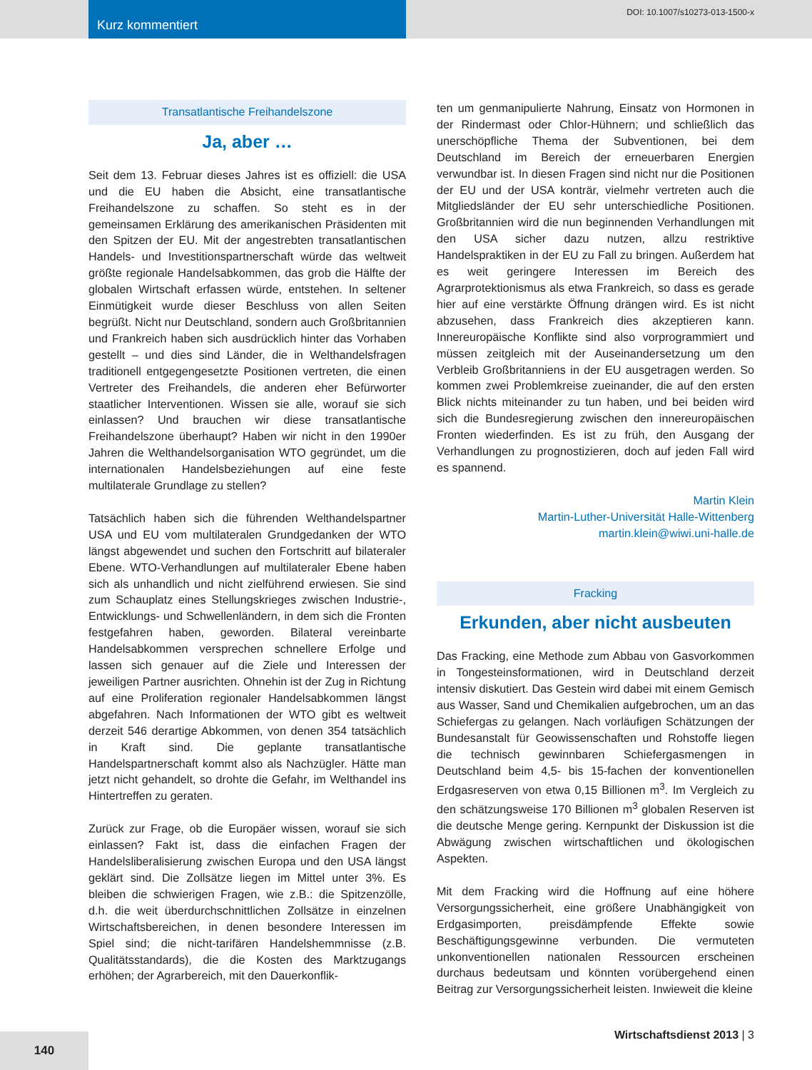Kurz kommentiert
DOI: 10.1007/s10273-013-1500-x
Transatlantische Freihandelszone
Ja, aber …
Seit dem 13. Februar dieses Jahres ist es offiziell: die USA und die EU haben die Absicht, eine transatlantische Freihandelszone zu schaffen. So steht es in der gemeinsamen Erklärung des amerikanischen Präsidenten mit den Spitzen der EU. Mit der angestrebten transatlantischen Handels- und Investitionspartnerschaft würde das weltweit größte regionale Handelsabkommen, das grob die Hälfte der globalen Wirtschaft erfassen würde, entstehen. In seltener Einmütigkeit wurde dieser Beschluss von allen Seiten begrüßt. Nicht nur Deutschland, sondern auch Großbritannien und Frankreich haben sich ausdrücklich hinter das Vorhaben gestellt – und dies sind Länder, die in Welthandelsfragen traditionell entgegengesetzte Positionen vertreten, die einen Vertreter des Freihandels, die anderen eher Befürworter staatlicher Interventionen. Wissen sie alle, worauf sie sich einlassen? Und brauchen wir diese transatlantische Freihandelszone überhaupt? Haben wir nicht in den 1990er Jahren die Welthandelsorganisation WTO gegründet, um die internationalen Handelsbeziehungen auf eine feste multilaterale Grundlage zu stellen?
Tatsächlich haben sich die führenden Welthandelspartner USA und EU vom multilateralen Grundgedanken der WTO längst abgewendet und suchen den Fortschritt auf bilateraler Ebene. WTO-Verhandlungen auf multilateraler Ebene haben sich als unhandlich und nicht zielführend erwiesen. Sie sind zum Schauplatz eines Stellungskrieges zwischen Industrie-, Entwicklungs- und Schwellenländern, in dem sich die Fronten festgefahren haben, geworden. Bilateral vereinbarte Handelsabkommen versprechen schnellere Erfolge und lassen sich genauer auf die Ziele und Interessen der jeweiligen Partner ausrichten. Ohnehin ist der Zug in Richtung auf eine Proliferation regionaler Handelsabkommen längst abgefahren. Nach Informationen der WTO gibt es weltweit derzeit 546 derartige Abkommen, von denen 354 tatsächlich in Kraft sind. Die geplante transatlantische Handelspartnerschaft kommt also als Nachzügler. Hätte man jetzt nicht gehandelt, so drohte die Gefahr, im Welthandel ins Hintertreffen zu geraten.
Zurück zur Frage, ob die Europäer wissen, worauf sie sich einlassen? Fakt ist, dass die einfachen Fragen der Handelsliberalisierung zwischen Europa und den USA längst geklärt sind. Die Zollsätze liegen im Mittel unter 3%. Es bleiben die schwierigen Fragen, wie z.B.: die Spitzenzölle, d.h. die weit überdurchschnittlichen Zollsätze in einzelnen Wirtschaftsbereichen, in denen besondere Interessen im Spiel sind; die nicht-tarifären Handelshemmnisse (z.B. Qualitätsstandards), die die Kosten des Marktzugangs erhöhen; der Agrarbereich, mit den Dauerkonflik-
ten um genmanipulierte Nahrung, Einsatz von Hormonen in der Rindermast oder Chlor-Hühnern; und schließlich das unerschöpfliche Thema der Subventionen, bei dem Deutschland im Bereich der erneuerbaren Energien verwundbar ist. In diesen Fragen sind nicht nur die Positionen der EU und der USA konträr, vielmehr vertreten auch die Mitgliedsländer der EU sehr unterschiedliche Positionen. Großbritannien wird die nun beginnenden Verhandlungen mit den USA sicher dazu nutzen, allzu restriktive Handelspraktiken in der EU zu Fall zu bringen. Außerdem hat es weit geringere Interessen im Bereich des Agrarprotektionismus als etwa Frankreich, so dass es gerade hier auf eine verstärkte Öffnung drängen wird. Es ist nicht abzusehen, dass Frankreich dies akzeptieren kann. Innereuropäische Konflikte sind also vorprogrammiert und müssen zeitgleich mit der Auseinandersetzung um den Verbleib Großbritanniens in der EU ausgetragen werden. So kommen zwei Problemkreise zueinander, die auf den ersten Blick nichts miteinander zu tun haben, und bei beiden wird sich die Bundesregierung zwischen den innereuropäischen Fronten wiederfinden. Es ist zu früh, den Ausgang der Verhandlungen zu prognostizieren, doch auf jeden Fall wird es spannend.
Martin Klein
Martin-Luther-Universität Halle-Wittenberg
martin.klein@wiwi.uni-halle.de
Fracking
Erkunden, aber nicht ausbeuten
Das Fracking, eine Methode zum Abbau von Gasvorkommen in Tongesteinsformationen, wird in Deutschland derzeit intensiv diskutiert. Das Gestein wird dabei mit einem Gemisch aus Wasser, Sand und Chemikalien aufgebrochen, um an das Schiefergas zu gelangen. Nach vorläufigen Schätzungen der Bundesanstalt für Geowissenschaften und Rohstoffe liegen die technisch gewinnbaren Schiefergasmengen in Deutschland beim 4,5- bis 15-fachen der konventionellen Erdgasreserven von etwa 0,15 Billionen m<sup>3</sup>. Im Vergleich zu den schätzungsweise 170 Billionen m<sup>3</sup> globalen Reserven ist die deutsche Menge gering. Kernpunkt der Diskussion ist die Abwägung zwischen wirtschaftlichen und ökologischen Aspekten.
Mit dem Fracking wird die Hoffnung auf eine höhere Versorgungssicherheit, eine größere Unabhängigkeit von Erdgasimporten, preisdämpfende Effekte sowie Beschäftigungsgewinne verbunden. Die vermuteten unkonventionellen nationalen Ressourcen erscheinen durchaus bedeutsam und könnten vorübergehend einen Beitrag zur Versorgungssicherheit leisten. Inwieweit die kleine
140
Wirtschaftsdienst 2013 | 3